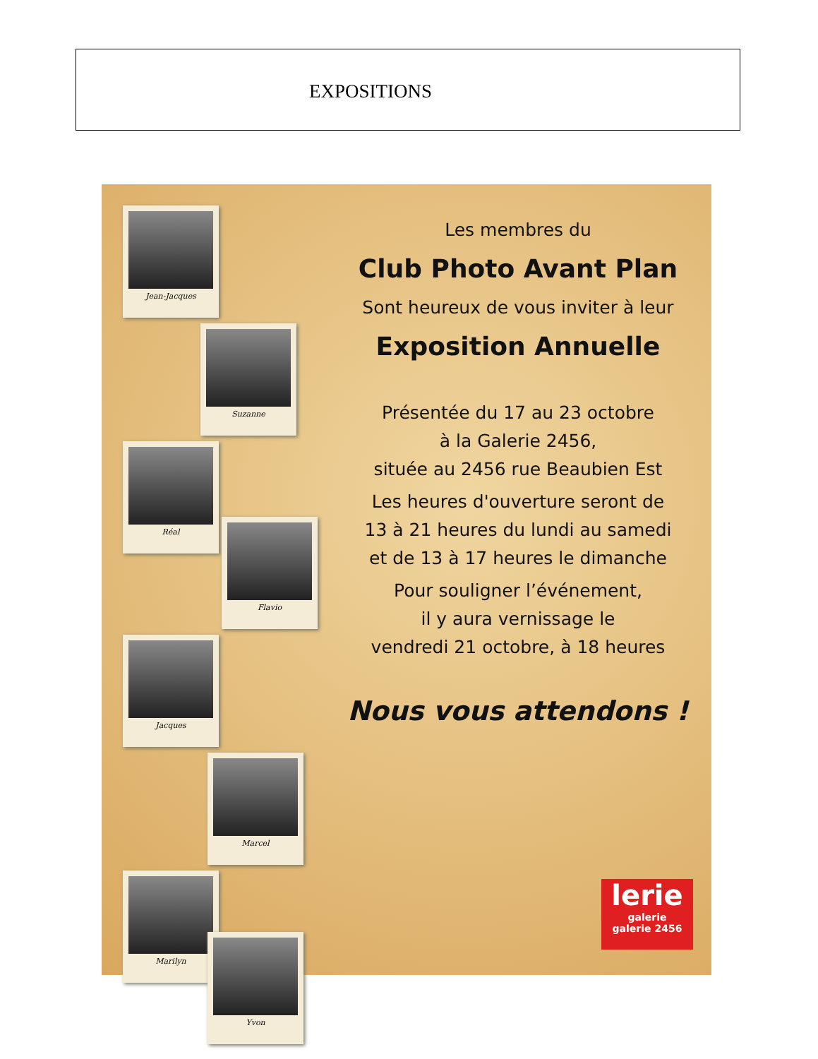EXPOSITIONS
Jean-Jacques
Suzanne
Réal
Flavio
Jacques
Marcel
Marilyn
Yvon
Les membres du
Club Photo Avant Plan
Sont heureux de vous inviter à leur
Exposition Annuelle
Présentée du 17 au 23 octobre
à la Galerie 2456,
située au 2456 rue Beaubien Est
Les heures d'ouverture seront de
13 à 21 heures du lundi au samedi
et de 13 à 17 heures le dimanche
Pour souligner l’événement,
il y aura vernissage le
vendredi 21 octobre, à 18 heures
Nous vous attendons !
lerie
galerie
galerie 2456